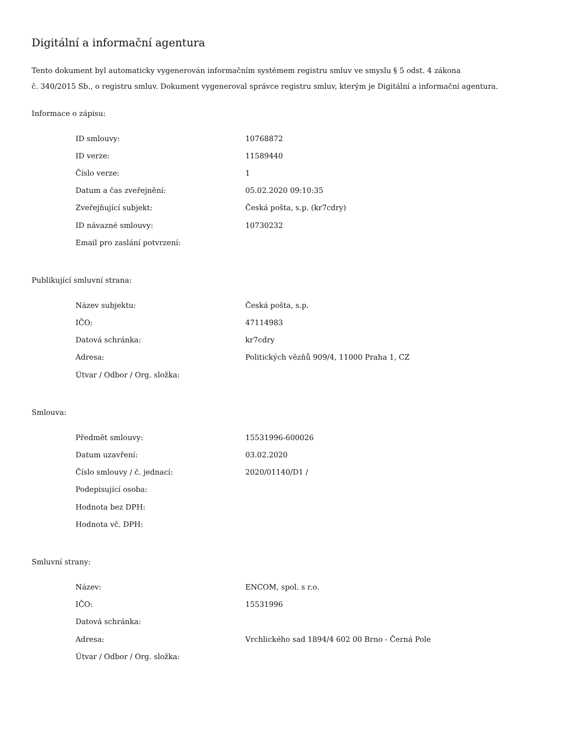Digitální a informační agentura
Tento dokument byl automaticky vygenerován informačním systémem registru smluv ve smyslu § 5 odst. 4 zákona
č. 340/2015 Sb., o registru smluv. Dokument vygeneroval správce registru smluv, kterým je Digitální a informační agentura.
Informace o zápisu:
| ID smlouvy: | 10768872 |
| ID verze: | 11589440 |
| Číslo verze: | 1 |
| Datum a čas zveřejnění: | 05.02.2020 09:10:35 |
| Zveřejňující subjekt: | Česká pošta, s.p. (kr7cdry) |
| ID návazné smlouvy: | 10730232 |
| Email pro zaslání potvrzení: | |
Publikující smluvní strana:
| Název subjektu: | Česká pošta, s.p. |
| IČO: | 47114983 |
| Datová schránka: | kr7cdry |
| Adresa: | Politických vězňů 909/4, 11000 Praha 1, CZ |
| Útvar / Odbor / Org. složka: | |
Smlouva:
| Předmět smlouvy: | 15531996-600026 |
| Datum uzavření: | 03.02.2020 |
| Číslo smlouvy / č. jednací: | 2020/01140/D1 / |
| Podepisující osoba: | |
| Hodnota bez DPH: | |
| Hodnota vč. DPH: | |
Smluvní strany:
| Název: | ENCOM, spol. s r.o. |
| IČO: | 15531996 |
| Datová schránka: | |
| Adresa: | Vrchlického sad 1894/4 602 00 Brno - Černá Pole |
| Útvar / Odbor / Org. složka: | |